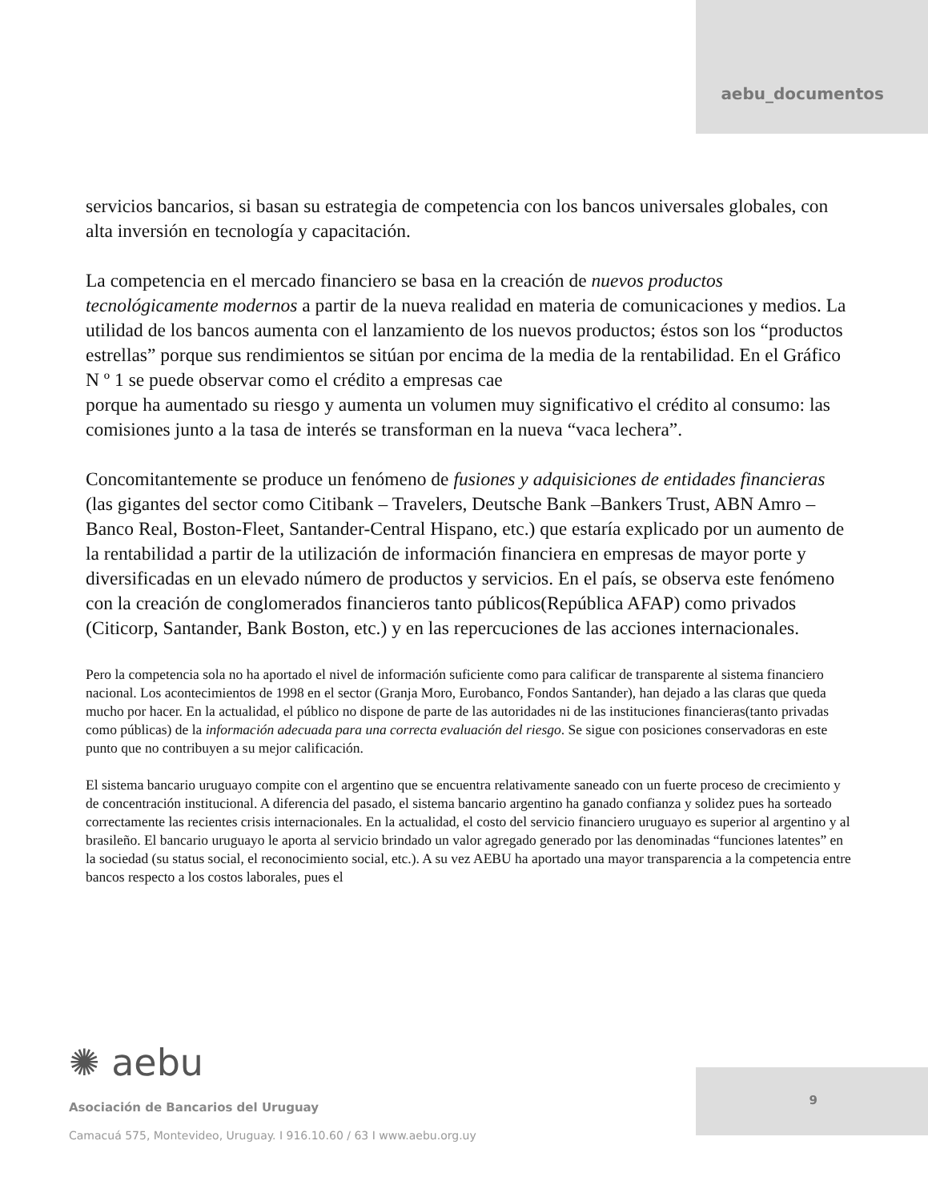aebu_documentos
servicios bancarios, si basan su estrategia de competencia con los bancos universales globales, con alta inversión en tecnología y capacitación.
La competencia en el mercado financiero se basa en la creación de nuevos productos tecnológicamente modernos a partir de la nueva realidad en materia de comunicaciones y medios. La utilidad de los bancos aumenta con el lanzamiento de los nuevos productos; éstos son los “productos estrellas” porque sus rendimientos se sitúan por encima de la media de la rentabilidad. En el Gráfico N º 1 se puede observar como el crédito a empresas cae
porque ha aumentado su riesgo y aumenta un volumen muy significativo el crédito al consumo: las comisiones junto a la tasa de interés se transforman en la nueva “vaca lechera”.
Concomitantemente se produce un fenómeno de fusiones y adquisiciones de entidades financieras (las gigantes del sector como Citibank – Travelers, Deutsche Bank –Bankers Trust, ABN Amro – Banco Real, Boston-Fleet, Santander-Central Hispano, etc.) que estaría explicado por un aumento de la rentabilidad a partir de la utilización de información financiera en empresas de mayor porte y diversificadas en un elevado número de productos y servicios. En el país, se observa este fenómeno con la creación de conglomerados financieros tanto públicos(República AFAP) como privados (Citicorp, Santander, Bank Boston, etc.) y en las repercuciones de las acciones internacionales.
Pero la competencia sola no ha aportado el nivel de información suficiente como para calificar de transparente al sistema financiero nacional. Los acontecimientos de 1998 en el sector (Granja Moro, Eurobanco, Fondos Santander), han dejado a las claras que queda mucho por hacer. En la actualidad, el público no dispone de parte de las autoridades ni de las instituciones financieras(tanto privadas como públicas) de la información adecuada para una correcta evaluación del riesgo. Se sigue con posiciones conservadoras en este punto que no contribuyen a su mejor calificación.
El sistema bancario uruguayo compite con el argentino que se encuentra relativamente saneado con un fuerte proceso de crecimiento y de concentración institucional. A diferencia del pasado, el sistema bancario argentino ha ganado confianza y solidez pues ha sorteado correctamente las recientes crisis internacionales. En la actualidad, el costo del servicio financiero uruguayo es superior al argentino y al brasileño. El bancario uruguayo le aporta al servicio brindado un valor agregado generado por las denominadas “funciones latentes” en la sociedad (su status social, el reconocimiento social, etc.). A su vez AEBU ha aportado una mayor transparencia a la competencia entre bancos respecto a los costos laborales, pues el
✺ aebu
Asociación de Bancarios del Uruguay
Camacuá 575, Montevideo, Uruguay. I 916.10.60 / 63 I www.aebu.org.uy
9